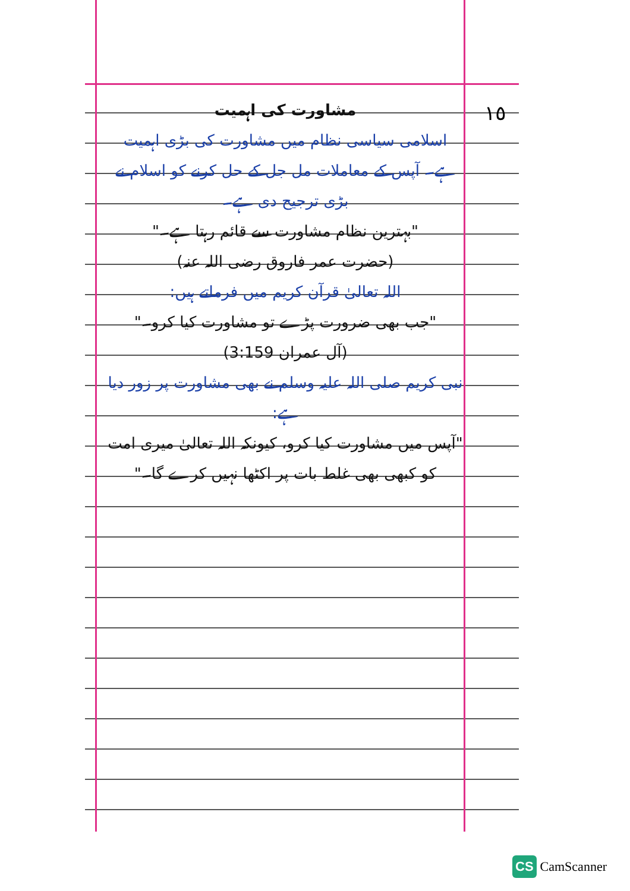١٥
مشاورت کی اہمیت
اسلامی سیاسی نظام میں مشاورت کی بڑی اہمیت ہے۔ آپس کے معاملات مل جل کے حل کرنے کو اسلام نے بڑی ترجیح دی ہے۔
"بہترین نظام مشاورت سے قائم رہتا ہے۔"
(حضرت عمر فاروق رضی اللہ عنہ)
اللہ تعالیٰ قرآن کریم میں فرماتے ہیں:
"جب بھی ضرورت پڑے تو مشاورت کیا کرو۔"
(آل عمران 3:159)
نبی کریم صلی اللہ علیہ وسلم نے بھی مشاورت پر زور دیا ہے:
"آپس میں مشاورت کیا کرو، کیونکہ اللہ تعالیٰ میری امت کو کبھی بھی غلط بات پر اکٹھا نہیں کرے گا۔"
CS CamScanner